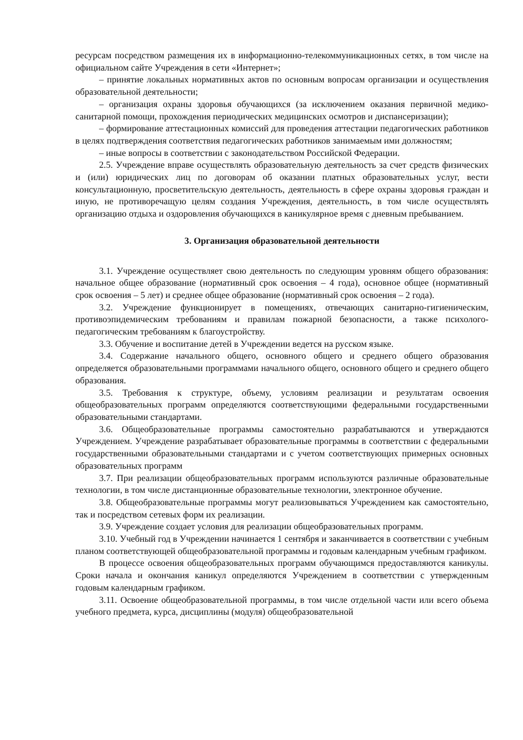ресурсам посредством размещения их в информационно-телекоммуникационных сетях, в том числе на официальном сайте Учреждения в сети «Интернет»;
– принятие локальных нормативных актов по основным вопросам организации и осуществления образовательной деятельности;
– организация охраны здоровья обучающихся (за исключением оказания первичной медико-санитарной помощи, прохождения периодических медицинских осмотров и диспансеризации);
– формирование аттестационных комиссий для проведения аттестации педагогических работников в целях подтверждения соответствия педагогических работников занимаемым ими должностям;
– иные вопросы в соответствии с законодательством Российской Федерации.
2.5. Учреждение вправе осуществлять образовательную деятельность за счет средств физических и (или) юридических лиц по договорам об оказании платных образовательных услуг, вести консультационную, просветительскую деятельность, деятельность в сфере охраны здоровья граждан и иную, не противоречащую целям создания Учреждения, деятельность, в том числе осуществлять организацию отдыха и оздоровления обучающихся в каникулярное время с дневным пребыванием.
3. Организация образовательной деятельности
3.1. Учреждение осуществляет свою деятельность по следующим уровням общего образования: начальное общее образование (нормативный срок освоения – 4 года), основное общее (нормативный срок освоения – 5 лет) и среднее общее образование (нормативный срок освоения – 2 года).
3.2. Учреждение функционирует в помещениях, отвечающих санитарно-гигиеническим, противоэпидемическим требованиям и правилам пожарной безопасности, а также психолого-педагогическим требованиям к благоустройству.
3.3. Обучение и воспитание детей в Учреждении ведется на русском языке.
3.4. Содержание начального общего, основного общего и среднего общего образования определяется образовательными программами начального общего, основного общего и среднего общего образования.
3.5. Требования к структуре, объему, условиям реализации и результатам освоения общеобразовательных программ определяются соответствующими федеральными государственными образовательными стандартами.
3.6. Общеобразовательные программы самостоятельно разрабатываются и утверждаются Учреждением. Учреждение разрабатывает образовательные программы в соответствии с федеральными государственными образовательными стандартами и с учетом соответствующих примерных основных образовательных программ
3.7. При реализации общеобразовательных программ используются различные образовательные технологии, в том числе дистанционные образовательные технологии, электронное обучение.
3.8. Общеобразовательные программы могут реализовываться Учреждением как самостоятельно, так и посредством сетевых форм их реализации.
3.9. Учреждение создает условия для реализации общеобразовательных программ.
3.10. Учебный год в Учреждении начинается 1 сентября и заканчивается в соответствии с учебным планом соответствующей общеобразовательной программы и годовым календарным учебным графиком.
В процессе освоения общеобразовательных программ обучающимся предоставляются каникулы. Сроки начала и окончания каникул определяются Учреждением в соответствии с утвержденным годовым календарным графиком.
3.11. Освоение общеобразовательной программы, в том числе отдельной части или всего объема учебного предмета, курса, дисциплины (модуля) общеобразовательной